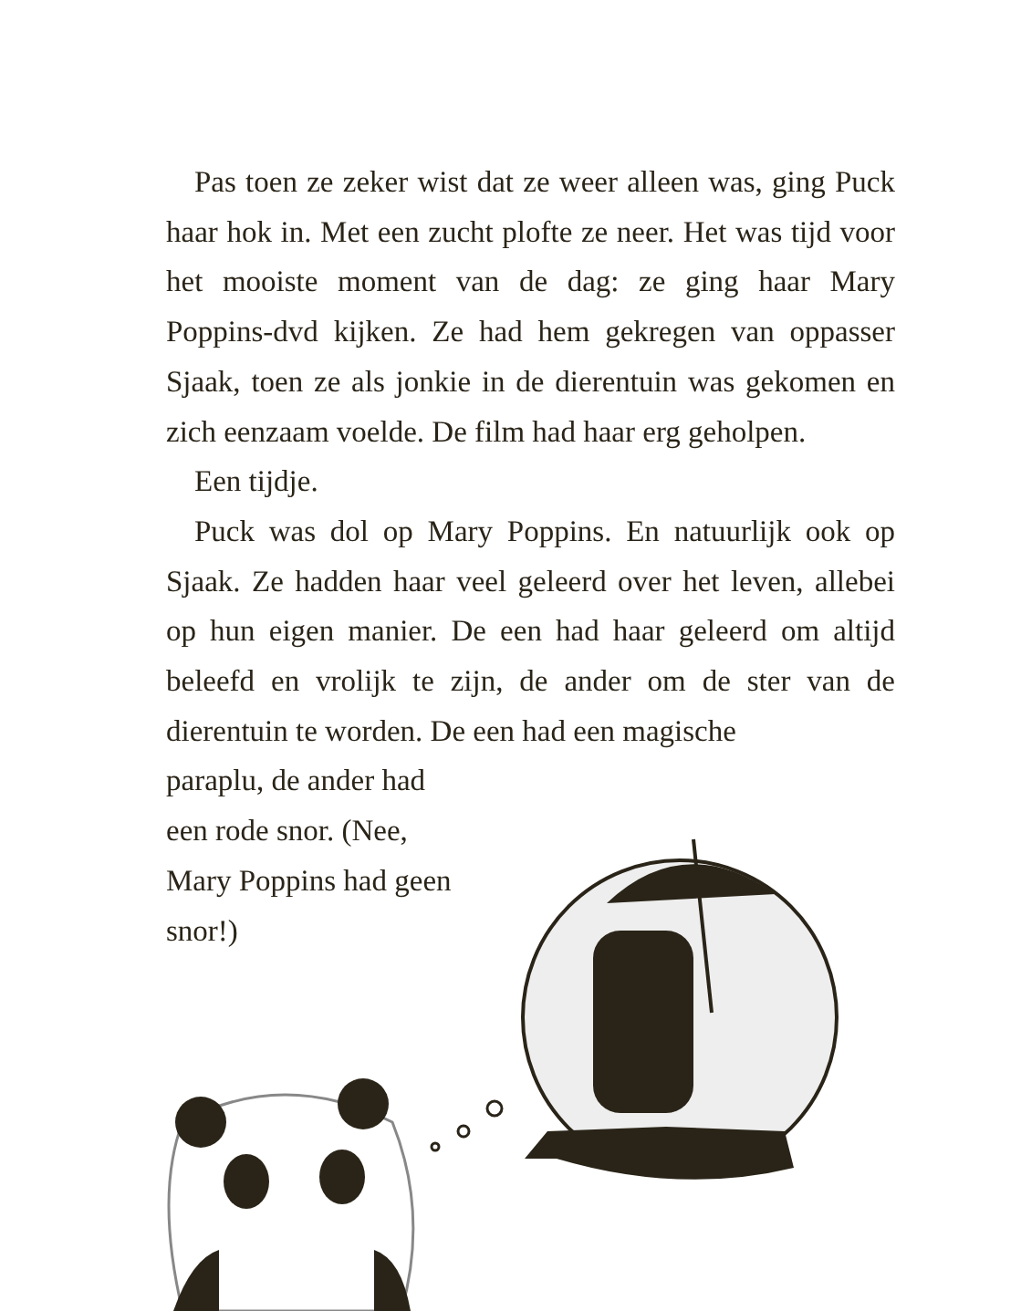Pas toen ze zeker wist dat ze weer alleen was, ging Puck haar hok in. Met een zucht plofte ze neer. Het was tijd voor het mooiste moment van de dag: ze ging haar Mary Poppins-dvd kijken. Ze had hem gekregen van oppasser Sjaak, toen ze als jonkie in de dierentuin was gekomen en zich eenzaam voelde. De film had haar erg geholpen.
Een tijdje.
Puck was dol op Mary Poppins. En natuurlijk ook op Sjaak. Ze hadden haar veel geleerd over het leven, allebei op hun eigen manier. De een had haar geleerd om altijd beleefd en vrolijk te zijn, de ander om de ster van de dierentuin te worden. De een had een magische
paraplu, de ander had een rode snor. (Nee, Mary Poppins had geen snor!)